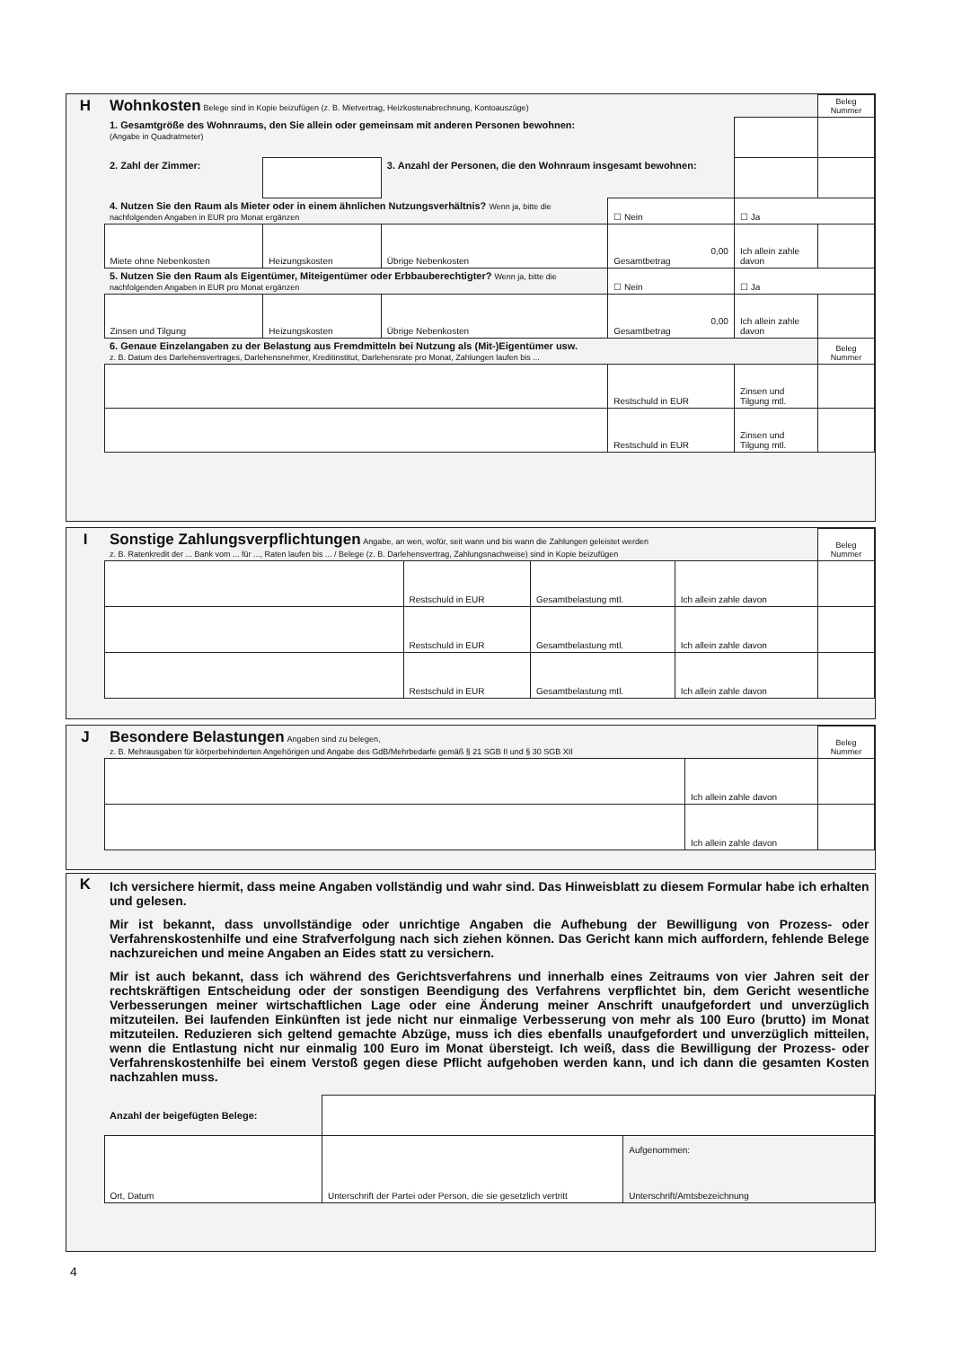| H | Wohnkosten Belege sind in Kopie beizufügen (z. B. Mietvertrag, Heizkostenabrechnung, Kontoauszüge) | | | | | Beleg Nummer |
| | 1. Gesamtgröße des Wohnraums, den Sie allein oder gemeinsam mit anderen Personen bewohnen: (Angabe in Quadratmeter) | | | | | |
| | 2. Zahl der Zimmer: | | 3. Anzahl der Personen, die den Wohnraum insgesamt bewohnen: | | | |
| | 4. Nutzen Sie den Raum als Mieter oder in einem ähnlichen Nutzungsverhältnis? Wenn ja, bitte die nachfolgenden Angaben in EUR pro Monat ergänzen | | | ☐ Nein | ☐ Ja | |
| | Miete ohne Nebenkosten | Heizungskosten | Übrige Nebenkosten | 0,00 Gesamtbetrag | Ich allein zahle davon | |
| | 5. Nutzen Sie den Raum als Eigentümer, Miteigentümer oder Erbbauberechtigter? Wenn ja, bitte die nachfolgenden Angaben in EUR pro Monat ergänzen | | | ☐ Nein | ☐ Ja | |
| | Zinsen und Tilgung | Heizungskosten | Übrige Nebenkosten | 0,00 Gesamtbetrag | Ich allein zahle davon | |
| | 6. Genaue Einzelangaben zu der Belastung aus Fremdmitteln bei Nutzung als (Mit-)Eigentümer usw. z. B. Datum des Darlehensvertrages, Darlehensnehmer, Kreditinstitut, Darlehensrate pro Monat, Zahlungen laufen bis ... | | | | | Beleg Nummer |
| | | | | Restschuld in EUR | Zinsen und Tilgung mtl. | |
| | | | | Restschuld in EUR | Zinsen und Tilgung mtl. | |
| I | Sonstige Zahlungsverpflichtungen Angabe, an wen, wofür, seit wann und bis wann die Zahlungen geleistet werden z. B. Ratenkredit der ... Bank vom ... für ..., Raten laufen bis ... / Belege (z. B. Darlehensvertrag, Zahlungsnachweise) sind in Kopie beizufügen | | | | Beleg Nummer |
| | | Restschuld in EUR | Gesamtbelastung mtl. | Ich allein zahle davon | |
| | | Restschuld in EUR | Gesamtbelastung mtl. | Ich allein zahle davon | |
| | | Restschuld in EUR | Gesamtbelastung mtl. | Ich allein zahle davon | |
| J | Besondere Belastungen Angaben sind zu belegen, z. B. Mehrausgaben für körperbehinderten Angehörigen und Angabe des GdB/Mehrbedarfe gemäß § 21 SGB II und § 30 SGB XII | | Beleg Nummer |
| | | Ich allein zahle davon | |
| | | Ich allein zahle davon | |
| K | Ich versichere hiermit, dass meine Angaben vollständig und wahr sind. Das Hinweisblatt zu diesem Formular habe ich erhalten und gelesen. Mir ist bekannt, dass unvollständige oder unrichtige Angaben die Aufhebung der Bewilligung von Prozess- oder Verfahrenskostenhilfe und eine Strafverfolgung nach sich ziehen können. Das Gericht kann mich auffordern, fehlende Belege nachzureichen und meine Angaben an Eides statt zu versichern. Mir ist auch bekannt, dass ich während des Gerichtsverfahrens und innerhalb eines Zeitraums von vier Jahren seit der rechtskräftigen Entscheidung oder der sonstigen Beendigung des Verfahrens verpflichtet bin, dem Gericht wesentliche Verbesserungen meiner wirtschaftlichen Lage oder eine Änderung meiner Anschrift unaufgefordert und unverzüglich mitzuteilen. Bei laufenden Einkünften ist jede nicht nur einmalige Verbesserung von mehr als 100 Euro (brutto) im Monat mitzuteilen. Reduzieren sich geltend gemachte Abzüge, muss ich dies ebenfalls unaufgefordert und unverzüglich mitteilen, wenn die Entlastung nicht nur einmalig 100 Euro im Monat übersteigt. Ich weiß, dass die Bewilligung der Prozess- oder Verfahrenskostenhilfe bei einem Verstoß gegen diese Pflicht aufgehoben werden kann, und ich dann die gesamten Kosten nachzahlen muss. | | |
| | Anzahl der beigefügten Belege: | | |
| | Ort, Datum | Unterschrift der Partei oder Person, die sie gesetzlich vertritt | Aufgenommen: Unterschrift/Amtsbezeichnung |
4